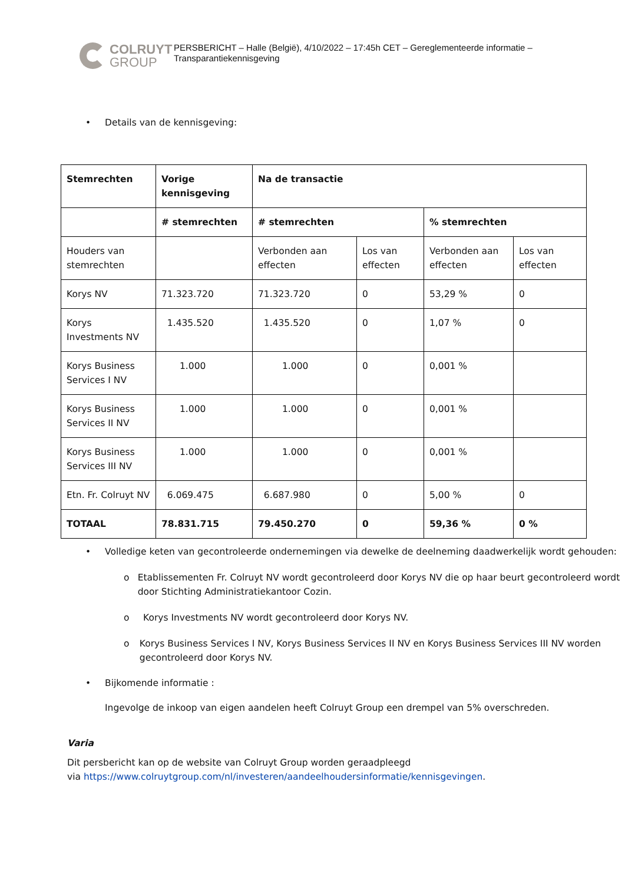COLRUYT
GROUP
PERSBERICHT – Halle (België), 4/10/2022 – 17:45h CET – Gereglementeerde informatie –
Transparantiekennisgeving
• Details van de kennisgeving:
| Stemrechten | Vorige kennisgeving | Na de transactie | | | |
| --- | --- | --- | --- | --- | --- |
| | # stemrechten | # stemrechten | | % stemrechten | |
| Houders van stemrechten | | Verbonden aan effecten | Los van effecten | Verbonden aan effecten | Los van effecten |
| Korys NV | 71.323.720 | 71.323.720 | 0 | 53,29 % | 0 |
| Korys Investments NV | 1.435.520 | 1.435.520 | 0 | 1,07 % | 0 |
| Korys Business Services I NV | 1.000 | 1.000 | 0 | 0,001 % | |
| Korys Business Services II NV | 1.000 | 1.000 | 0 | 0,001 % | |
| Korys Business Services III NV | 1.000 | 1.000 | 0 | 0,001 % | |
| Etn. Fr. Colruyt NV | 6.069.475 | 6.687.980 | 0 | 5,00 % | 0 |
| TOTAAL | 78.831.715 | 79.450.270 | 0 | 59,36 % | 0 % |
• Volledige keten van gecontroleerde ondernemingen via dewelke de deelneming daadwerkelijk wordt gehouden:
o Etablissementen Fr. Colruyt NV wordt gecontroleerd door Korys NV die op haar beurt gecontroleerd wordt door Stichting Administratiekantoor Cozin.
o Korys Investments NV wordt gecontroleerd door Korys NV.
o Korys Business Services I NV, Korys Business Services II NV en Korys Business Services III NV worden gecontroleerd door Korys NV.
• Bijkomende informatie :
Ingevolge de inkoop van eigen aandelen heeft Colruyt Group een drempel van 5% overschreden.
Varia
Dit persbericht kan op de website van Colruyt Group worden geraadpleegd
via https://www.colruytgroup.com/nl/investeren/aandeelhoudersinformatie/kennisgevingen.